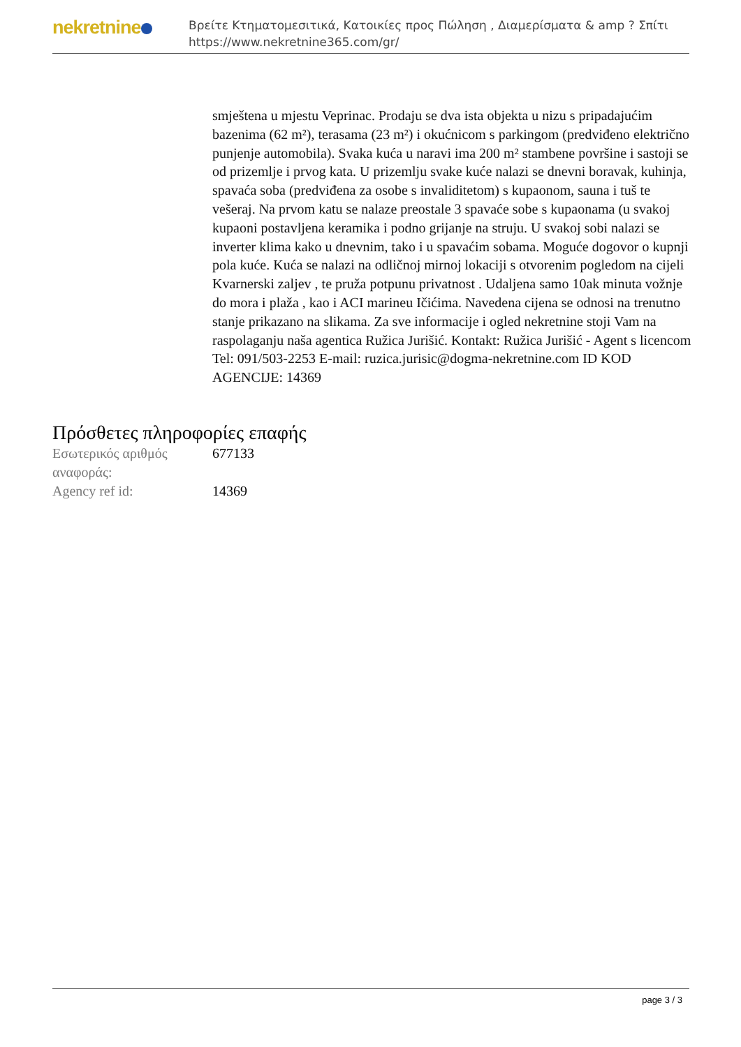nekretnine
Βρείτε Κτηματομεσιτικά, Κατοικίες προς Πώληση , Διαμερίσματα & amp ? Σπίτι
https://www.nekretnine365.com/gr/
smještena u mjestu Veprinac. Prodaju se dva ista objekta u nizu s pripadajućim bazenima (62 m²), terasama (23 m²) i okućnicom s parkingom (predviđeno električno punjenje automobila). Svaka kuća u naravi ima 200 m² stambene površine i sastoji se od prizemlje i prvog kata. U prizemlju svake kuće nalazi se dnevni boravak, kuhinja, spavaća soba (predviđena za osobe s invaliditetom) s kupaonom, sauna i tuš te vešeraj. Na prvom katu se nalaze preostale 3 spavaće sobe s kupaonama (u svakoj kupaoni postavljena keramika i podno grijanje na struju. U svakoj sobi nalazi se inverter klima kako u dnevnim, tako i u spavaćim sobama. Moguće dogovor o kupnji pola kuće. Kuća se nalazi na odličnoj mirnoj lokaciji s otvorenim pogledom na cijeli Kvarnerski zaljev , te pruža potpunu privatnost . Udaljena samo 10ak minuta vožnje do mora i plaža , kao i ACI marineu Ičićima. Navedena cijena se odnosi na trenutno stanje prikazano na slikama. Za sve informacije i ogled nekretnine stoji Vam na raspolaganju naša agentica Ružica Jurišić. Kontakt: Ružica Jurišić - Agent s licencom Tel: 091/503-2253 E-mail: ruzica.jurisic@dogma-nekretnine.com ID KOD AGENCIJE: 14369
Πρόσθετες πληροφορίες επαφής
| Εσωτερικός αριθμός αναφοράς: | 677133 |
| Agency ref id: | 14369 |
page 3 / 3